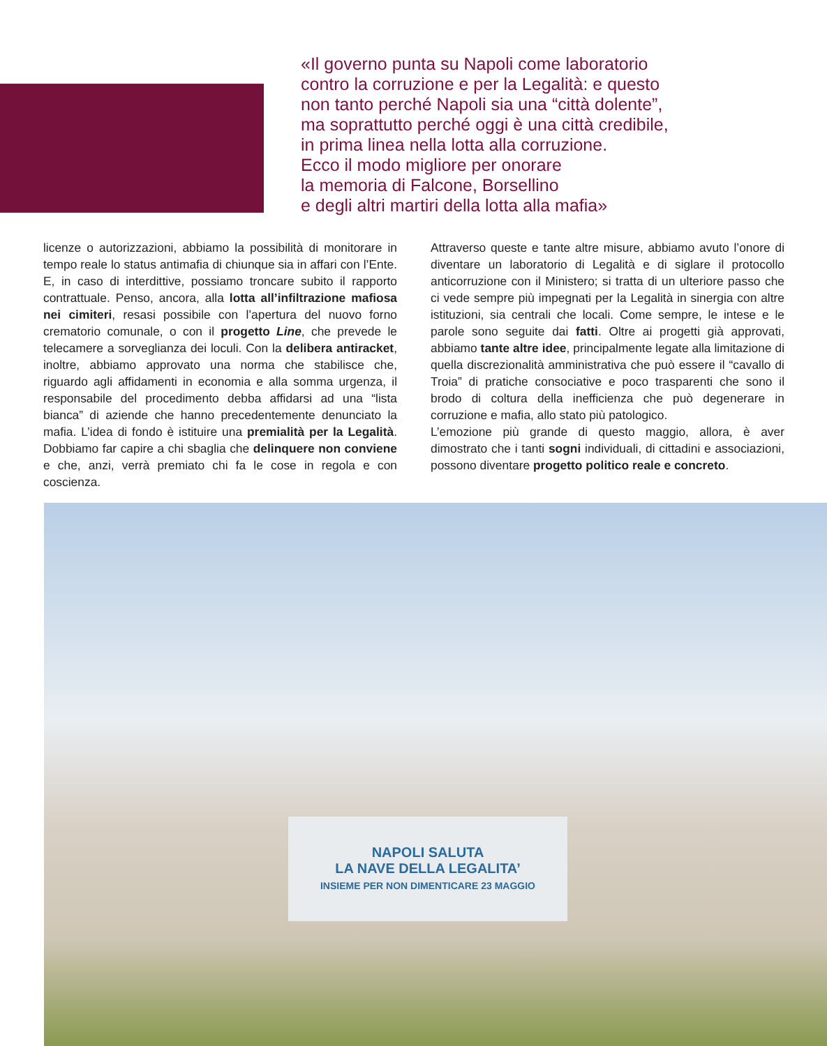«Il governo punta su Napoli come laboratorio
contro la corruzione e per la Legalità: e questo
non tanto perché Napoli sia una “città dolente”,
ma soprattutto perché oggi è una città credibile,
in prima linea nella lotta alla corruzione.
Ecco il modo migliore per onorare
la memoria di Falcone, Borsellino
e degli altri martiri della lotta alla mafia»
licenze o autorizzazioni, abbiamo la possibilità di monitorare in tempo reale lo status antimafia di chiunque sia in affari con l’Ente. E, in caso di interdittive, possiamo troncare subito il rapporto contrattuale. Penso, ancora, alla lotta all’infiltrazione mafiosa nei cimiteri, resasi possibile con l’apertura del nuovo forno crematorio comunale, o con il progetto Line, che prevede le telecamere a sorveglianza dei loculi. Con la delibera antiracket, inoltre, abbiamo approvato una norma che stabilisce che, riguardo agli affidamenti in economia e alla somma urgenza, il responsabile del procedimento debba affidarsi ad una “lista bianca” di aziende che hanno precedentemente denunciato la mafia. L’idea di fondo è istituire una premialità per la Legalità. Dobbiamo far capire a chi sbaglia che delinquere non conviene e che, anzi, verrà premiato chi fa le cose in regola e con coscienza.
Attraverso queste e tante altre misure, abbiamo avuto l’onore di diventare un laboratorio di Legalità e di siglare il protocollo anticorruzione con il Ministero; si tratta di un ulteriore passo che ci vede sempre più impegnati per la Legalità in sinergia con altre istituzioni, sia centrali che locali. Come sempre, le intese e le parole sono seguite dai fatti. Oltre ai progetti già approvati, abbiamo tante altre idee, principalmente legate alla limitazione di quella discrezionalità amministrativa che può essere il “cavallo di Troia” di pratiche consociative e poco trasparenti che sono il brodo di coltura della inefficienza che può degenerare in corruzione e mafia, allo stato più patologico.
L’emozione più grande di questo maggio, allora, è aver dimostrato che i tanti sogni individuali, di cittadini e associazioni, possono diventare progetto politico reale e concreto.
NAPOLI SALUTA
LA NAVE DELLA LEGALITA’
INSIEME PER NON DIMENTICARE 23 MAGGIO